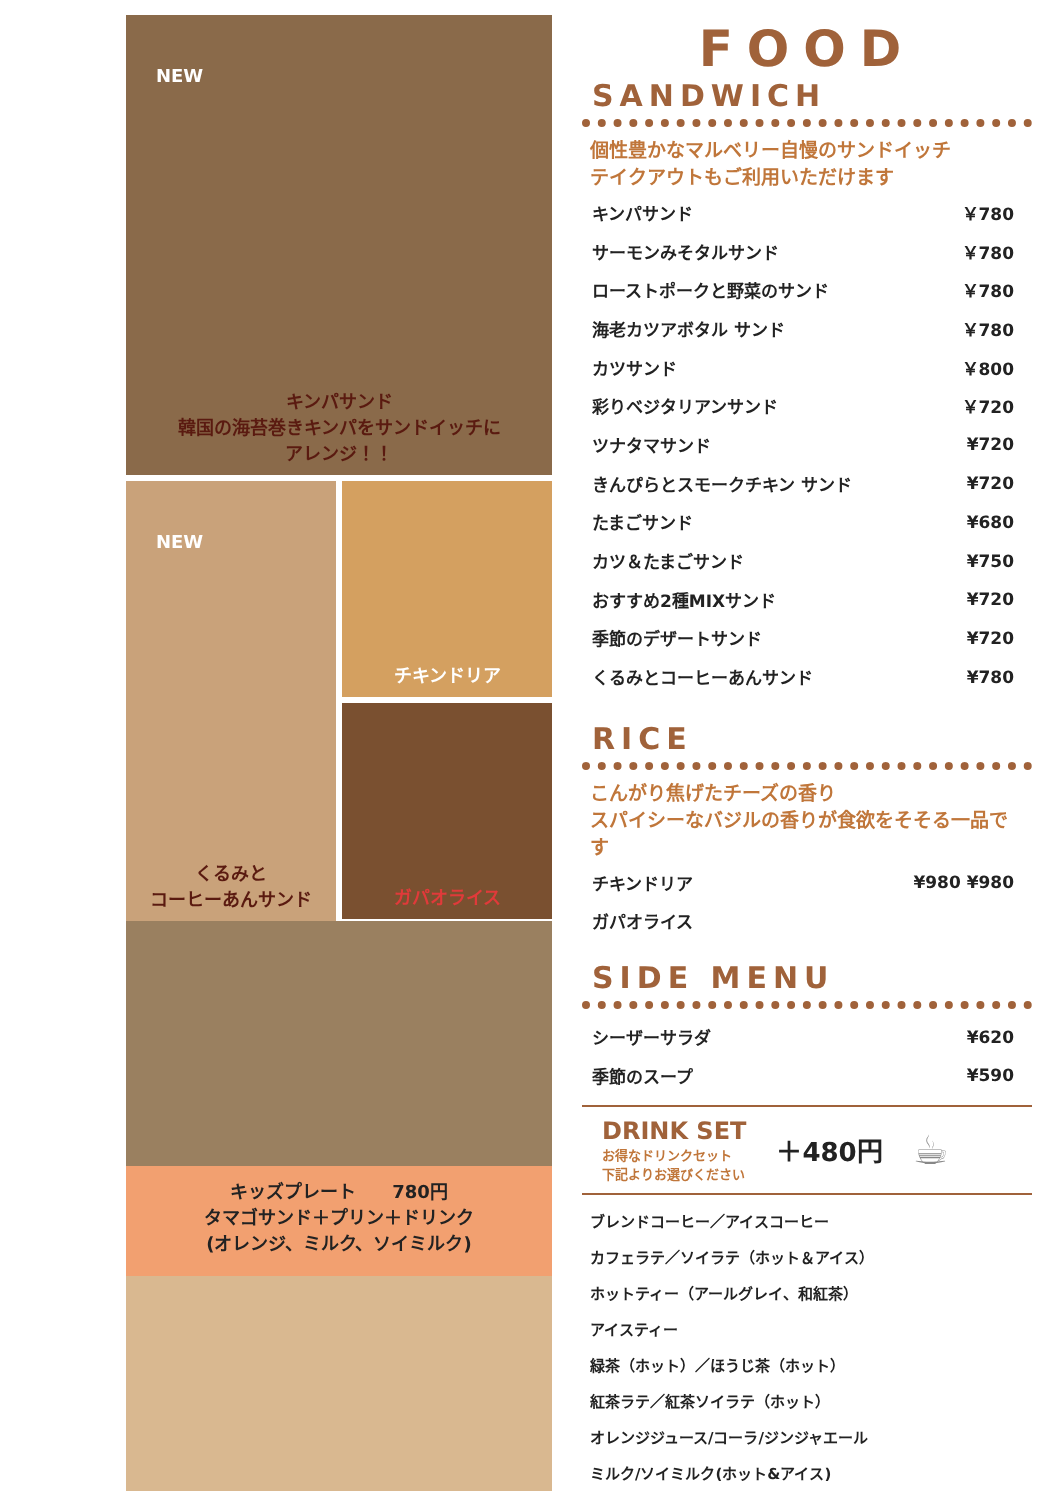NEW
キンパサンド
韓国の海苔巻きキンパをサンドイッチに
アレンジ！！
NEW
くるみと
コーヒーあんサンド
チキンドリア
ガパオライス
キッズプレート　　780円
タマゴサンド＋プリン＋ドリンク
(オレンジ、ミルク、ソイミルク)
FOOD
SANDWICH
個性豊かなマルベリー自慢のサンドイッチ
テイクアウトもご利用いただけます
キンパサンド ￥780
サーモンみそタルサンド ￥780
ローストポークと野菜のサンド ￥780
海老カツアボタル サンド ￥780
カツサンド ￥800
彩りベジタリアンサンド ￥720
ツナタマサンド ¥720
きんぴらとスモークチキン サンド ¥720
たまごサンド ¥680
カツ＆たまごサンド ¥750
おすすめ2種MIXサンド ¥720
季節のデザートサンド ¥720
くるみとコーヒーあんサンド ¥780
RICE
こんがり焦げたチーズの香り
スパイシーなバジルの香りが食欲をそそる一品です
チキンドリア ¥980 ¥980
ガパオライス
SIDE MENU
シーザーサラダ ¥620
季節のスープ ¥590
DRINK SET
お得なドリンクセット
下記よりお選びください
＋480円
☕
ブレンドコーヒー／アイスコーヒー
カフェラテ／ソイラテ（ホット＆アイス）
ホットティー（アールグレイ、和紅茶）
アイスティー
緑茶（ホット）／ほうじ茶（ホット）
紅茶ラテ／紅茶ソイラテ（ホット）
オレンジジュース/コーラ/ジンジャエール
ミルク/ソイミルク(ホット&アイス)